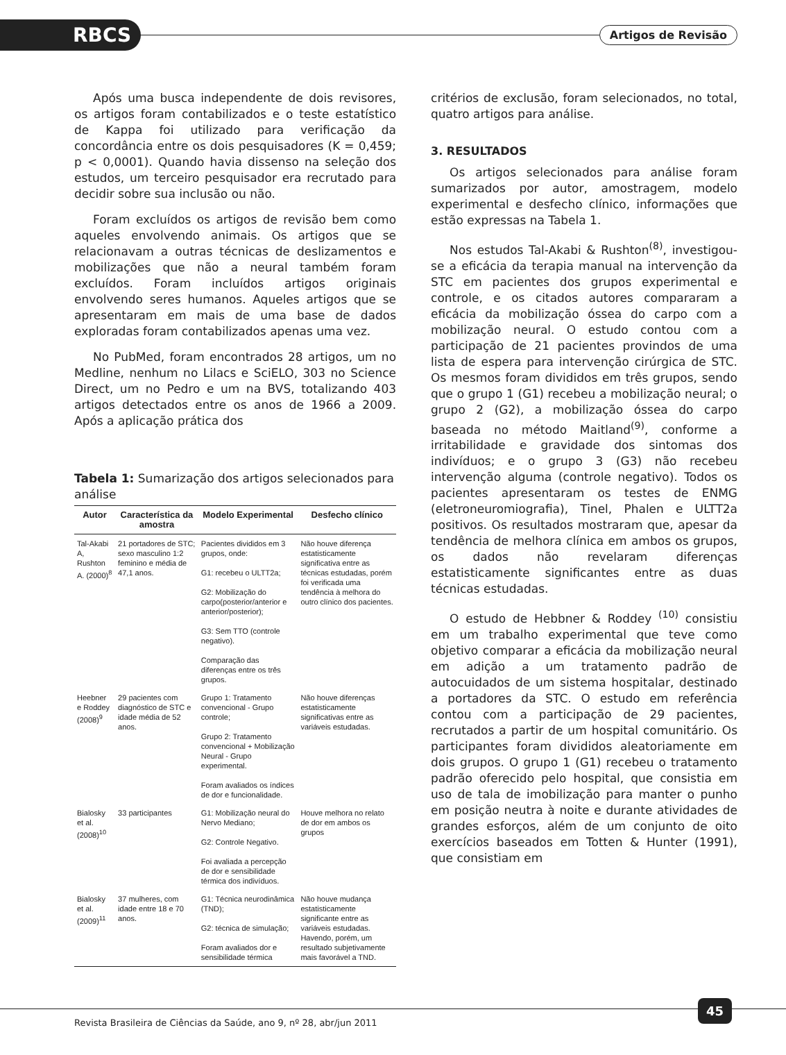RBCS Artigos de Revisão
Após uma busca independente de dois revisores, os artigos foram contabilizados e o teste estatístico de Kappa foi utilizado para verificação da concordância entre os dois pesquisadores (K = 0,459; p < 0,0001). Quando havia dissenso na seleção dos estudos, um terceiro pesquisador era recrutado para decidir sobre sua inclusão ou não.
Foram excluídos os artigos de revisão bem como aqueles envolvendo animais. Os artigos que se relacionavam a outras técnicas de deslizamentos e mobilizações que não a neural também foram excluídos. Foram incluídos artigos originais envolvendo seres humanos. Aqueles artigos que se apresentaram em mais de uma base de dados exploradas foram contabilizados apenas uma vez.
No PubMed, foram encontrados 28 artigos, um no Medline, nenhum no Lilacs e SciELO, 303 no Science Direct, um no Pedro e um na BVS, totalizando 403 artigos detectados entre os anos de 1966 a 2009. Após a aplicação prática dos
Tabela 1: Sumarização dos artigos selecionados para análise
| Autor | Característica da amostra | Modelo Experimental | Desfecho clínico |
| --- | --- | --- | --- |
| Tal-Akabi A, Rushton A. (2000)<sup>8</sup> | 21 portadores de STC; sexo masculino 1:2 feminino e média de 47,1 anos. | Pacientes divididos em 3 grupos, onde: G1: recebeu o ULTT2a; G2: Mobilização do carpo(posterior/anterior e anterior/posterior); G3: Sem TTO (controle negativo). Comparação das diferenças entre os três grupos. | Não houve diferença estatisticamente significativa entre as técnicas estudadas, porém foi verificada uma tendência à melhora do outro clínico dos pacientes. |
| Heebner e Roddey (2008)<sup>9</sup> | 29 pacientes com diagnóstico de STC e idade média de 52 anos. | Grupo 1: Tratamento convencional - Grupo controle; Grupo 2: Tratamento convencional + Mobilização Neural - Grupo experimental. Foram avaliados os índices de dor e funcionalidade. | Não houve diferenças estatisticamente significativas entre as variáveis estudadas. |
| Bialosky et al. (2008)<sup>10</sup> | 33 participantes | G1: Mobilização neural do Nervo Mediano; G2: Controle Negativo. Foi avaliada a percepção de dor e sensibilidade térmica dos indivíduos. | Houve melhora no relato de dor em ambos os grupos |
| Bialosky et al. (2009)<sup>11</sup> | 37 mulheres, com idade entre 18 e 70 anos. | G1: Técnica neurodinâmica (TND); G2: técnica de simulação; Foram avaliados dor e sensibilidade térmica | Não houve mudança estatisticamente significante entre as variáveis estudadas. Havendo, porém, um resultado subjetivamente mais favorável a TND. |
critérios de exclusão, foram selecionados, no total, quatro artigos para análise.
3. RESULTADOS
Os artigos selecionados para análise foram sumarizados por autor, amostragem, modelo experimental e desfecho clínico, informações que estão expressas na Tabela 1.
Nos estudos Tal-Akabi & Rushton<sup>(8)</sup>, investigou-se a eficácia da terapia manual na intervenção da STC em pacientes dos grupos experimental e controle, e os citados autores compararam a eficácia da mobilização óssea do carpo com a mobilização neural. O estudo contou com a participação de 21 pacientes provindos de uma lista de espera para intervenção cirúrgica de STC. Os mesmos foram divididos em três grupos, sendo que o grupo 1 (G1) recebeu a mobilização neural; o grupo 2 (G2), a mobilização óssea do carpo baseada no método Maitland<sup>(9)</sup>, conforme a irritabilidade e gravidade dos sintomas dos indivíduos; e o grupo 3 (G3) não recebeu intervenção alguma (controle negativo). Todos os pacientes apresentaram os testes de ENMG (eletroneuromiografia), Tinel, Phalen e ULTT2a positivos. Os resultados mostraram que, apesar da tendência de melhora clínica em ambos os grupos, os dados não revelaram diferenças estatisticamente significantes entre as duas técnicas estudadas.
O estudo de Hebbner & Roddey <sup>(10)</sup> consistiu em um trabalho experimental que teve como objetivo comparar a eficácia da mobilização neural em adição a um tratamento padrão de autocuidados de um sistema hospitalar, destinado a portadores da STC. O estudo em referência contou com a participação de 29 pacientes, recrutados a partir de um hospital comunitário. Os participantes foram divididos aleatoriamente em dois grupos. O grupo 1 (G1) recebeu o tratamento padrão oferecido pelo hospital, que consistia em uso de tala de imobilização para manter o punho em posição neutra à noite e durante atividades de grandes esforços, além de um conjunto de oito exercícios baseados em Totten & Hunter (1991), que consistiam em
Revista Brasileira de Ciências da Saúde, ano 9, nº 28, abr/jun 2011
45